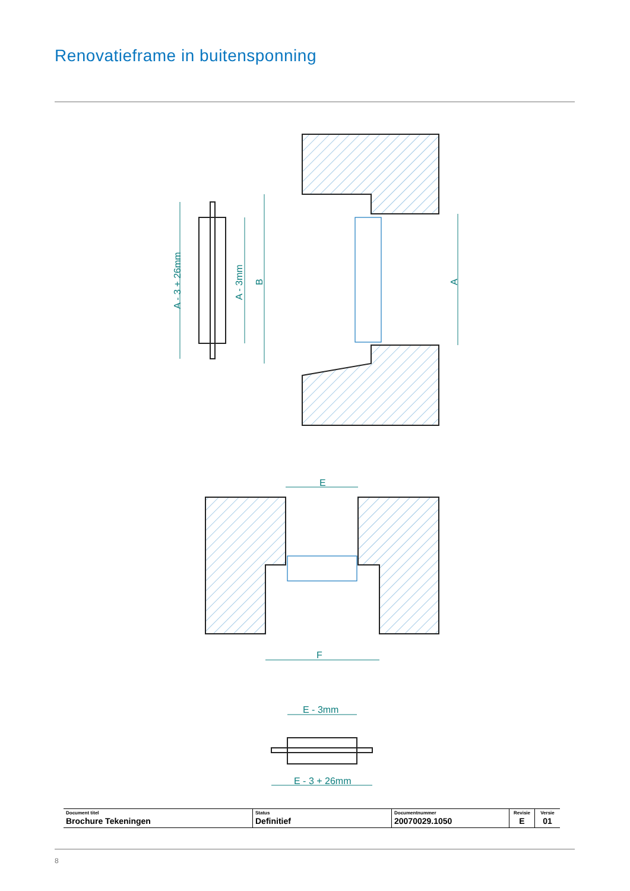Renovatieframe in buitensponning
A - 3 + 26mm
A - 3mm
B
A
E
F
E - 3mm
E - 3 + 26mm
| Document titel Brochure Tekeningen | Status Definitief | Documentnummer 20070029.1050 | Revisie E | Versie 01 |
8